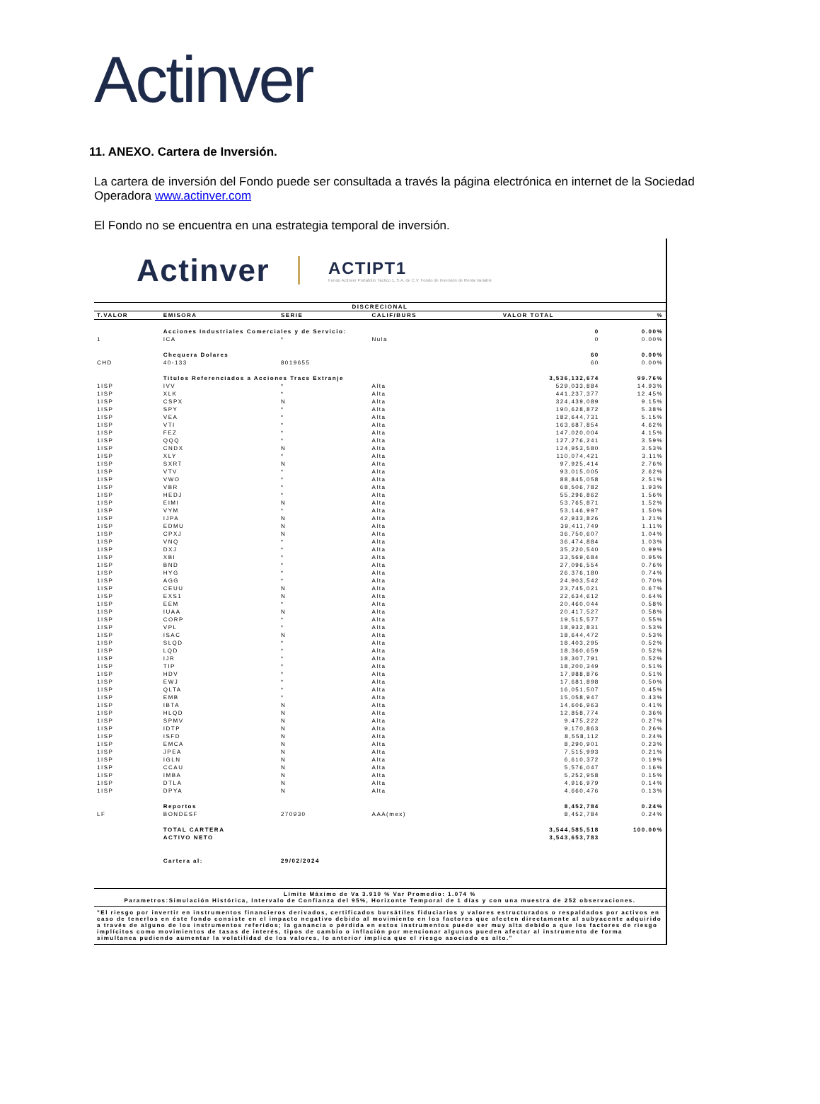Actinver
11. ANEXO. Cartera de Inversión.
La cartera de inversión del Fondo puede ser consultada a través la página electrónica en internet de la Sociedad Operadora www.actinver.com
El Fondo no se encuentra en una estrategia temporal de inversión.
Actinver ACTIPT1
Fondo Actinver Portafolio Táctico 1, S.A. de C.V. Fondo de Inversión de Renta Variable
| DISCRECIONAL | | | | | |
| --- | --- | --- | --- | --- | --- |
| T.VALOR | EMISORA | SERIE | CALIF/BURS | VALOR TOTAL | % |
| | Acciones Industriales Comerciales y de Servicio: | | | 0 | 0.00% |
| 1 | ICA | * | Nula | 0 | 0.00% |
| | Chequera Dolares | | | 60 | 0.00% |
| CHD | 40-133 | 8019655 | | 60 | 0.00% |
| | Titulos Referenciados a Acciones Tracs Extranje | | | 3,536,132,674 | 99.76% |
| 1ISP | IVV | * | Alta | 529,033,884 | 14.93% |
| 1ISP | XLK | * | Alta | 441,237,377 | 12.45% |
| 1ISP | CSPX | N | Alta | 324,439,089 | 9.15% |
| 1ISP | SPY | * | Alta | 190,628,872 | 5.38% |
| 1ISP | VEA | * | Alta | 182,644,731 | 5.15% |
| 1ISP | VTI | * | Alta | 163,687,854 | 4.62% |
| 1ISP | FEZ | * | Alta | 147,020,004 | 4.15% |
| 1ISP | QQQ | * | Alta | 127,276,241 | 3.59% |
| 1ISP | CNDX | N | Alta | 124,953,580 | 3.53% |
| 1ISP | XLY | * | Alta | 110,074,421 | 3.11% |
| 1ISP | SXRT | N | Alta | 97,925,414 | 2.76% |
| 1ISP | VTV | * | Alta | 93,015,005 | 2.62% |
| 1ISP | VWO | * | Alta | 88,845,058 | 2.51% |
| 1ISP | VBR | * | Alta | 68,506,782 | 1.93% |
| 1ISP | HEDJ | * | Alta | 55,296,862 | 1.56% |
| 1ISP | EIMI | N | Alta | 53,765,871 | 1.52% |
| 1ISP | VYM | * | Alta | 53,146,997 | 1.50% |
| 1ISP | IJPA | N | Alta | 42,933,826 | 1.21% |
| 1ISP | EDMU | N | Alta | 39,411,749 | 1.11% |
| 1ISP | CPXJ | N | Alta | 36,750,607 | 1.04% |
| 1ISP | VNQ | * | Alta | 36,474,884 | 1.03% |
| 1ISP | DXJ | * | Alta | 35,220,540 | 0.99% |
| 1ISP | XBI | * | Alta | 33,569,684 | 0.95% |
| 1ISP | BND | * | Alta | 27,096,554 | 0.76% |
| 1ISP | HYG | * | Alta | 26,376,180 | 0.74% |
| 1ISP | AGG | * | Alta | 24,903,542 | 0.70% |
| 1ISP | CEUU | N | Alta | 23,745,021 | 0.67% |
| 1ISP | EXS1 | N | Alta | 22,634,612 | 0.64% |
| 1ISP | EEM | * | Alta | 20,460,044 | 0.58% |
| 1ISP | IUAA | N | Alta | 20,417,527 | 0.58% |
| 1ISP | CORP | * | Alta | 19,515,577 | 0.55% |
| 1ISP | VPL | * | Alta | 18,932,831 | 0.53% |
| 1ISP | ISAC | N | Alta | 18,644,472 | 0.53% |
| 1ISP | SLQD | * | Alta | 18,403,295 | 0.52% |
| 1ISP | LQD | * | Alta | 18,360,659 | 0.52% |
| 1ISP | IJR | * | Alta | 18,307,791 | 0.52% |
| 1ISP | TIP | * | Alta | 18,200,349 | 0.51% |
| 1ISP | HDV | * | Alta | 17,988,876 | 0.51% |
| 1ISP | EWJ | * | Alta | 17,681,898 | 0.50% |
| 1ISP | QLTA | * | Alta | 16,051,507 | 0.45% |
| 1ISP | EMB | * | Alta | 15,058,947 | 0.43% |
| 1ISP | IBTA | N | Alta | 14,606,963 | 0.41% |
| 1ISP | HLQD | N | Alta | 12,858,774 | 0.36% |
| 1ISP | SPMV | N | Alta | 9,475,222 | 0.27% |
| 1ISP | IDTP | N | Alta | 9,170,863 | 0.26% |
| 1ISP | ISFD | N | Alta | 8,558,112 | 0.24% |
| 1ISP | EMCA | N | Alta | 8,290,901 | 0.23% |
| 1ISP | JPEA | N | Alta | 7,515,993 | 0.21% |
| 1ISP | IGLN | N | Alta | 6,610,372 | 0.19% |
| 1ISP | CCAU | N | Alta | 5,576,047 | 0.16% |
| 1ISP | IMBA | N | Alta | 5,252,958 | 0.15% |
| 1ISP | DTLA | N | Alta | 4,916,979 | 0.14% |
| 1ISP | DPYA | N | Alta | 4,660,476 | 0.13% |
| | Reportos | | | 8,452,784 | 0.24% |
| LF | BONDESF | 270930 | AAA(mex) | 8,452,784 | 0.24% |
| | TOTAL CARTERA | | | 3,544,585,518 | 100.00% |
| | ACTIVO NETO | | | 3,543,653,783 | |
| | Cartera al: | 29/02/2024 | | | |
Límite Máximo de Va 3.910 % Var Promedio: 1.074 %
Parametros:Simulación Histórica, Intervalo de Confianza del 95%, Horizonte Temporal de 1 días y con una muestra de 252 observaciones.
"El riesgo por invertir en instrumentos financieros derivados, certificados bursátiles fiduciarios y valores estructurados o respaldados por activos en caso de tenerlos en éste fondo consiste en el impacto negativo debido al movimiento en los factores que afecten directamente al subyacente adquirido a través de alguno de los instrumentos referidos; la ganancia o pérdida en estos instrumentos puede ser muy alta debido a que los factores de riesgo implícitos como movimientos de tasas de interés, tipos de cambio o inflación por mencionar algunos pueden afectar al instrumento de forma simultanea pudiendo aumentar la volatilidad de los valores, lo anterior implica que el riesgo asociado es alto."